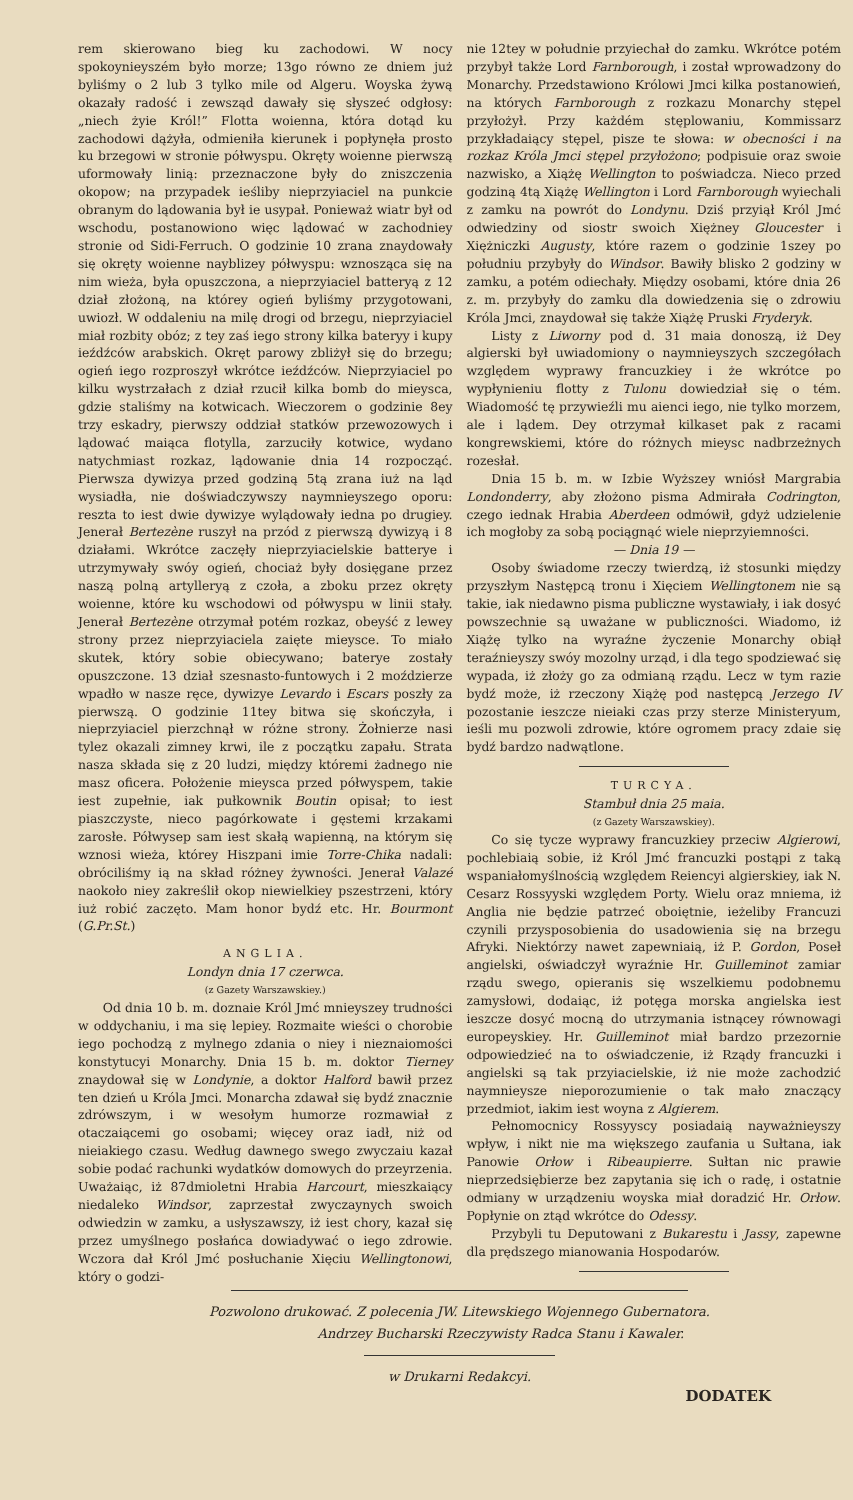rem skierowano bieg ku zachodowi. W nocy spokoynieyszém było morze; 13go równo ze dniem już byliśmy o 2 lub 3 tylko mile od Algeru. Woyska żywą okazały radość i zewsząd dawały się słyszeć odgłosy: „niech żyie Król!” Flotta woienna, która dotąd ku zachodowi dążyła, odmieniła kierunek i popłynęła prosto ku brzegowi w stronie półwyspu. Okręty woienne pierwszą uformowały linią: przeznaczone były do zniszczenia okopow; na przypadek ieśliby nieprzyiaciel na punkcie obranym do lądowania był ie usypał. Ponieważ wiatr był od wschodu, postanowiono więc lądować w zachodniey stronie od Sidi-Ferruch. O godzinie 10 zrana znaydowały się okręty woienne nayblizey półwyspu: wznosząca się na nim wieża, była opuszczona, a nieprzyiaciel batteryą z 12 dział złożoną, na którey ogień byliśmy przygotowani, uwiozł. W oddaleniu na milę drogi od brzegu, nieprzyiaciel miał rozbity obóz; z tey zaś iego strony kilka bateryy i kupy ieźdźców arabskich. Okręt parowy zbliżył się do brzegu; ogień iego rozproszył wkrótce ieźdźców. Nieprzyiaciel po kilku wystrzałach z dział rzucił kilka bomb do mieysca, gdzie staliśmy na kotwicach. Wieczorem o godzinie 8ey trzy eskadry, pierwszy oddział statków przewozowych i lądować maiąca flotylla, zarzuciły kotwice, wydano natychmiast rozkaz, lądowanie dnia 14 rozpocząć. Pierwsza dywizya przed godziną 5tą zrana iuż na ląd wysiadła, nie doświadczywszy naymnieyszego oporu: reszta to iest dwie dywizye wylądowały iedna po drugiey. Jenerał Bertezène ruszył na przód z pierwszą dywizyą i 8 działami. Wkrótce zaczęły nieprzyiacielskie batterye i utrzymywały swóy ogień, chociaż były dosięgane przez naszą polną artylleryą z czoła, a zboku przez okręty woienne, które ku wschodowi od półwyspu w linii stały. Jenerał Bertezène otrzymał potém rozkaz, obeyść z lewey strony przez nieprzyiaciela zaięte mieysce. To miało skutek, który sobie obiecywano; baterye zostały opuszczone. 13 dział szesnasto-funtowych i 2 moździerze wpadło w nasze ręce, dywizye Levardo i Escars poszły za pierwszą. O godzinie 11tey bitwa się skończyła, i nieprzyiaciel pierzchnął w różne strony. Żołnierze nasi tylez okazali zimney krwi, ile z początku zapału. Strata nasza składa się z 20 ludzi, między któremi żadnego nie masz oficera. Położenie mieysca przed półwyspem, takie iest zupełnie, iak pułkownik Boutin opisał; to iest piaszczyste, nieco pagórkowate i gęstemi krzakami zarosłe. Półwysep sam iest skałą wapienną, na którym się wznosi wieża, którey Hiszpani imie Torre-Chika nadali: obróciliśmy ią na skład różney żywności. Jenerał Valazé naokoło niey zakreślił okop niewielkiey pszestrzeni, który iuż robić zaczęto. Mam honor bydź etc. Hr. Bourmont (G.Pr.St.)
ANGLIA.
Londyn dnia 17 czerwca.
(z Gazety Warszawskiey.)
Od dnia 10 b. m. doznaie Król Jmć mnieyszey trudności w oddychaniu, i ma się lepiey. Rozmaite wieści o chorobie iego pochodzą z mylnego zdania o niey i nieznaiomości konstytucyi Monarchy. Dnia 15 b. m. doktor Tierney znaydował się w Londynie, a doktor Halford bawił przez ten dzień u Króla Jmci. Monarcha zdawał się bydź znacznie zdrówszym, i w wesołym humorze rozmawiał z otaczaiącemi go osobami; więcey oraz iadł, niż od nieiakiego czasu. Według dawnego swego zwyczaiu kazał sobie podać rachunki wydatków domowych do przeyrzenia. Uważaiąc, iż 87dmioletni Hrabia Harcourt, mieszkaiący niedaleko Windsor, zaprzestał zwyczaynych swoich odwiedzin w zamku, a usłyszawszy, iż iest chory, kazał się przez umyślnego posłańca dowiadywać o iego zdrowie. Wczora dał Król Jmć posłuchanie Xięciu Wellingtonowi, który o godzi-
nie 12tey w południe przyiechał do zamku. Wkrótce potém przybył także Lord Farnborough, i został wprowadzony do Monarchy. Przedstawiono Królowi Jmci kilka postanowień, na których Farnborough z rozkazu Monarchy stępel przyłożył. Przy każdém stęplowaniu, Kommissarz przykładaiący stępel, pisze te słowa: w obecności i na rozkaz Króla Jmci stępel przyłożono; podpisuie oraz swoie nazwisko, a Xiążę Wellington to poświadcza. Nieco przed godziną 4tą Xiążę Wellington i Lord Farnborough wyiechali z zamku na powrót do Londynu. Dziś przyiął Król Jmć odwiedziny od siostr swoich Xiężney Gloucester i Xiężniczki Augusty, które razem o godzinie 1szey po południu przybyły do Windsor. Bawiły blisko 2 godziny w zamku, a potém odiechały. Między osobami, które dnia 26 z. m. przybyły do zamku dla dowiedzenia się o zdrowiu Króla Jmci, znaydował się także Xiążę Pruski Fryderyk.
Listy z Liworny pod d. 31 maia donoszą, iż Dey algierski był uwiadomiony o naymnieyszych szczegółach względem wyprawy francuzkiey i że wkrótce po wypłynieniu flotty z Tulonu dowiedział się o tém. Wiadomość tę przywieźli mu aienci iego, nie tylko morzem, ale i lądem. Dey otrzymał kilkaset pak z racami kongrewskiemi, które do różnych mieysc nadbrzeżnych rozesłał.
Dnia 15 b. m. w Izbie Wyższey wniósł Margrabia Londonderry, aby złożono pisma Admirała Codrington, czego iednak Hrabia Aberdeen odmówił, gdyż udzielenie ich mogłoby za sobą pociągnąć wiele nieprzyiemności.
— Dnia 19 —
Osoby świadome rzeczy twierdzą, iż stosunki między przyszłym Następcą tronu i Xięciem Wellingtonem nie są takie, iak niedawno pisma publiczne wystawiały, i iak dosyć powszechnie są uważane w publiczności. Wiadomo, iż Xiążę tylko na wyraźne życzenie Monarchy obiął teraźnieyszy swóy mozolny urząd, i dla tego spodziewać się wypada, iż złoży go za odmianą rządu. Lecz w tym razie bydź może, iż rzeczony Xiążę pod następcą Jerzego IV pozostanie ieszcze nieiaki czas przy sterze Ministeryum, ieśli mu pozwoli zdrowie, które ogromem pracy zdaie się bydź bardzo nadwątlone.
TURCYA.
Stambuł dnia 25 maia.
(z Gazety Warszawskiey).
Co się tycze wyprawy francuzkiey przeciw Algierowi, pochlebiaią sobie, iż Król Jmć francuzki postąpi z taką wspaniałomyślnością względem Reiencyi algierskiey, iak N. Cesarz Rossyyski względem Porty. Wielu oraz mniema, iż Anglia nie będzie patrzeć oboiętnie, ieżeliby Francuzi czynili przysposobienia do usadowienia się na brzegu Afryki. Niektórzy nawet zapewniaią, iż P. Gordon, Poseł angielski, oświadczył wyraźnie Hr. Guilleminot zamiar rządu swego, opieranis się wszelkiemu podobnemu zamysłowi, dodaiąc, iż potęga morska angielska iest ieszcze dosyć mocną do utrzymania istnącey równowagi europeyskiey. Hr. Guilleminot miał bardzo przezornie odpowiedzieć na to oświadczenie, iż Rządy francuzki i angielski są tak przyiacielskie, iż nie może zachodzić naymnieysze nieporozumienie o tak mało znaczący przedmiot, iakim iest woyna z Algierem.
Pełnomocnicy Rossyyscy posiadaią nayważnieyszy wpływ, i nikt nie ma większego zaufania u Sułtana, iak Panowie Orłow i Ribeaupierre. Sułtan nic prawie nieprzedsiębierze bez zapytania się ich o radę, i ostatnie odmiany w urządzeniu woyska miał doradzić Hr. Orłow. Popłynie on ztąd wkrótce do Odessy.
Przybyli tu Deputowani z Bukarestu i Jassy, zapewne dla prędszego mianowania Hospodarów.
Pozwolono drukować. Z polecenia JW. Litewskiego Wojennego Gubernatora.
Andrzey Bucharski Rzeczywisty Radca Stanu i Kawaler.
w Drukarni Redakcyi.
DODATEK